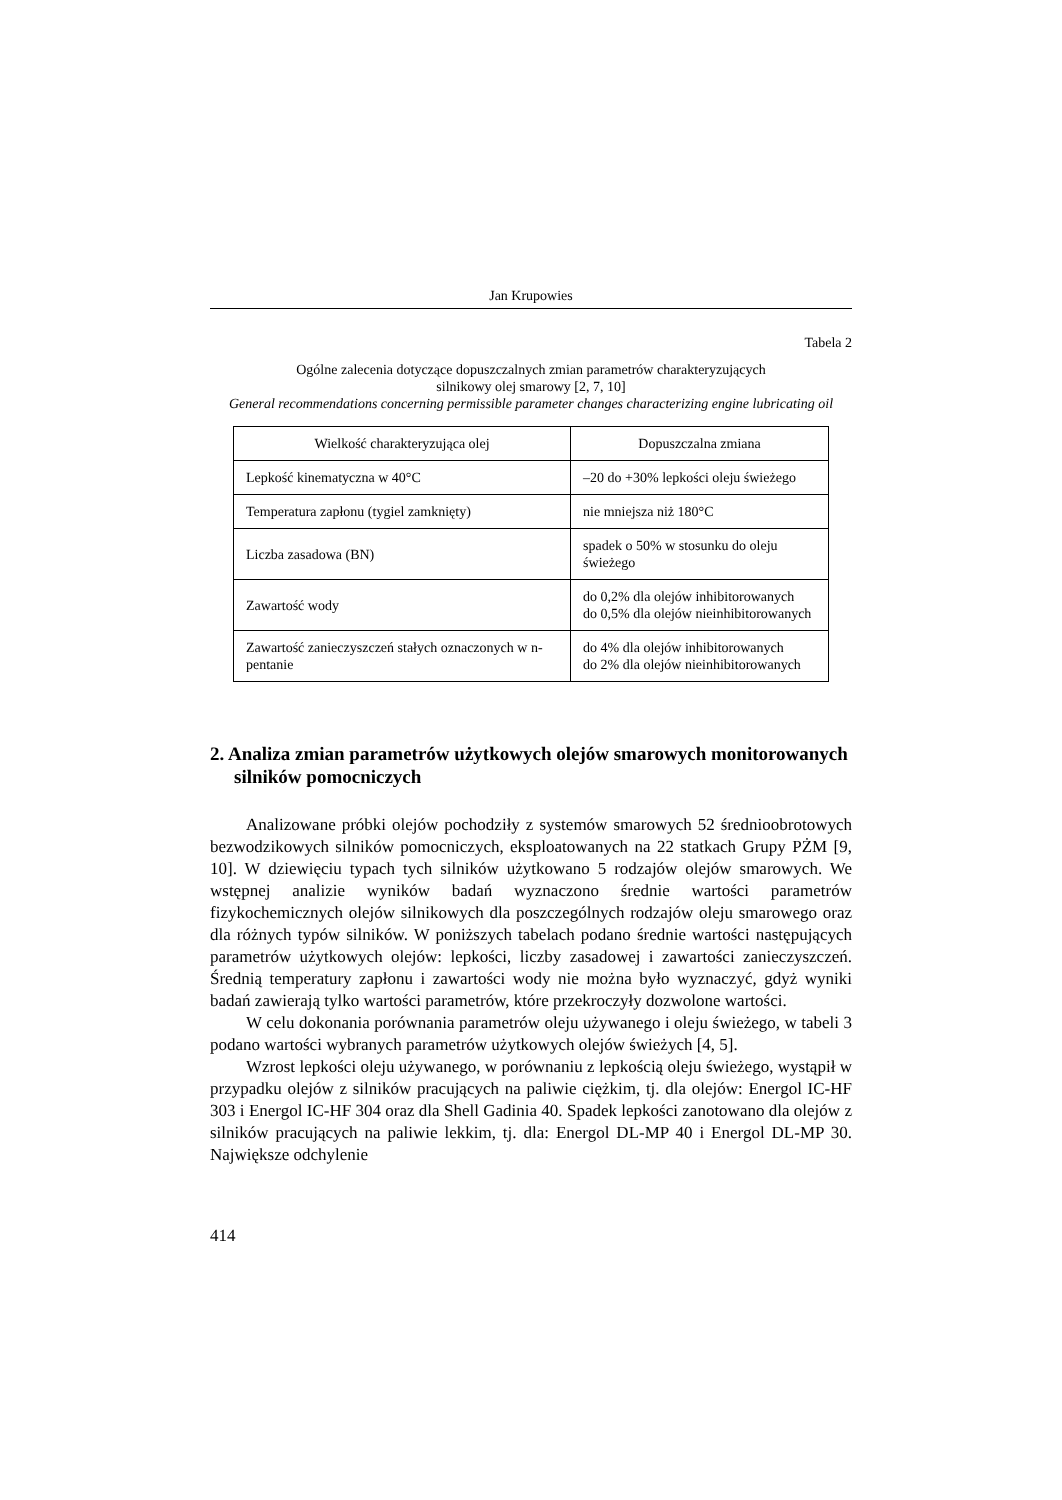Jan Krupowies
Tabela 2
Ogólne zalecenia dotyczące dopuszczalnych zmian parametrów charakteryzujących
silnikowy olej smarowy [2, 7, 10]
General recommendations concerning permissible parameter changes characterizing engine lubricating oil
| Wielkość charakteryzująca olej | Dopuszczalna zmiana |
| --- | --- |
| Lepkość kinematyczna w 40°C | –20 do +30% lepkości oleju świeżego |
| Temperatura zapłonu (tygiel zamknięty) | nie mniejsza niż 180°C |
| Liczba zasadowa (BN) | spadek o 50% w stosunku do oleju świeżego |
| Zawartość wody | do 0,2% dla olejów inhibitorowanych do 0,5% dla olejów nieinhibitorowanych |
| Zawartość zanieczyszczeń stałych oznaczonych w n-pentanie | do 4% dla olejów inhibitorowanych do 2% dla olejów nieinhibitorowanych |
2. Analiza zmian parametrów użytkowych olejów smarowych monitorowanych silników pomocniczych
Analizowane próbki olejów pochodziły z systemów smarowych 52 średnio­obrotowych bezwodzikowych silników pomocniczych, eksploatowanych na 22 statkach Grupy PŻM [9, 10]. W dziewięciu typach tych silników użytkowano 5 rodzajów olejów smarowych. We wstępnej analizie wyników badań wyznaczono średnie wartości parametrów fizykochemicznych olejów silnikowych dla poszczególnych rodzajów oleju smarowego oraz dla różnych typów silników. W poniższych tabelach podano średnie wartości następujących parametrów użytkowych olejów: lepkości, liczby zasadowej i zawartości zanieczyszczeń. Średnią temperatury zapłonu i zawartości wody nie można było wyznaczyć, gdyż wyniki badań zawierają tylko wartości parametrów, które przekroczyły dozwolone wartości.
W celu dokonania porównania parametrów oleju używanego i oleju świeże­go, w tabeli 3 podano wartości wybranych parametrów użytkowych olejów świeżych [4, 5].
Wzrost lepkości oleju używanego, w porównaniu z lepkością oleju świeże­go, wystąpił w przypadku olejów z silników pracujących na paliwie ciężkim, tj. dla olejów: Energol IC-HF 303 i Energol IC-HF 304 oraz dla Shell Gadinia 40. Spadek lepkości zanotowano dla olejów z silników pracujących na paliwie lek­kim, tj. dla: Energol DL-MP 40 i Energol DL-MP 30. Największe odchylenie
414